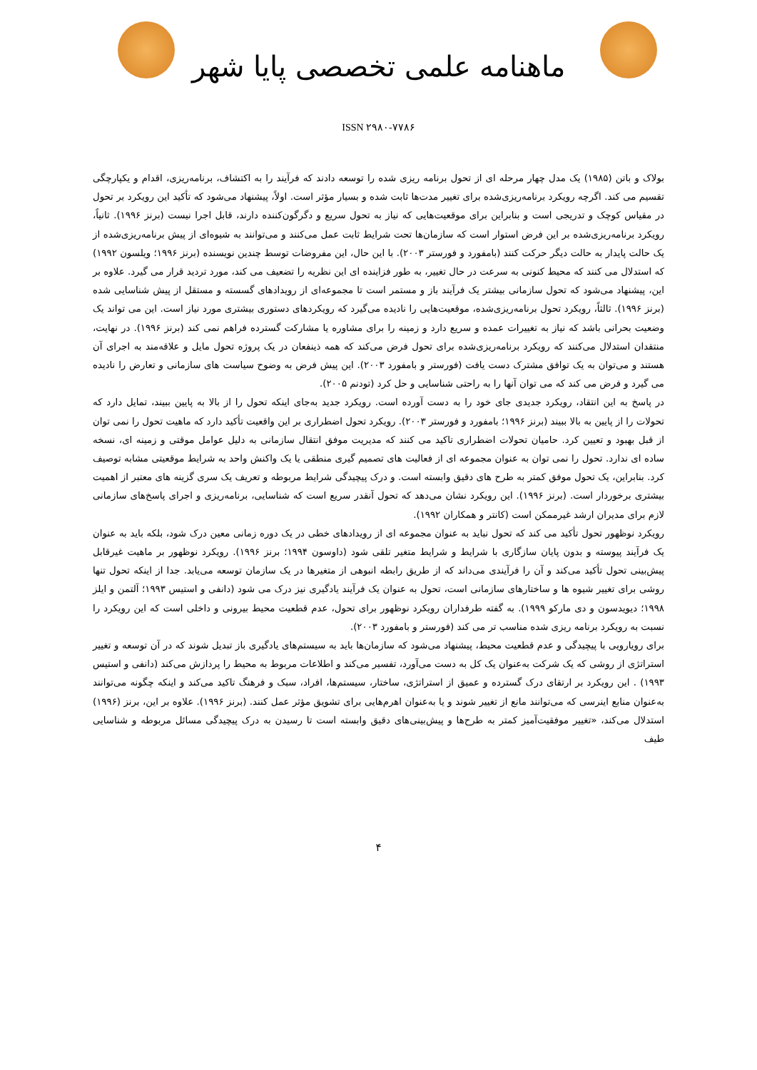ماهنامه علمی تخصصی پایا شهر
ISSN ۲۹۸۰-۷۷۸۶
بولاک و باتن (۱۹۸۵) یک مدل چهار مرحله ای از تحول برنامه ریزی شده را توسعه دادند که فرآیند را به اکتشاف، برنامه‌ریزی، اقدام و یکپارچگی تقسیم می کند. اگرچه رویکرد برنامه‌ریزی‌شده برای تغییر مدت‌ها ثابت شده و بسیار مؤثر است. اولاً، پیشنهاد می‌شود که تأکید این رویکرد بر تحول در مقیاس کوچک و تدریجی است و بنابراین برای موقعیت‌هایی که نیاز به تحول سریع و دگرگون‌کننده دارند، قابل اجرا نیست (برنز ۱۹۹۶). ثانیاً، رویکرد برنامه‌ریزی‌شده بر این فرض استوار است که سازمان‌ها تحت شرایط ثابت عمل می‌کنند و می‌توانند به شیوه‌ای از پیش برنامه‌ریزی‌شده از یک حالت پایدار به حالت دیگر حرکت کنند (بامفورد و فورستر ۲۰۰۳). با این حال، این مفروضات توسط چندین نویسنده (برنز ۱۹۹۶؛ ویلسون ۱۹۹۲) که استدلال می کنند که محیط کنونی به سرعت در حال تغییر، به طور فزاینده ای این نظریه را تضعیف می کند، مورد تردید قرار می گیرد. علاوه بر این، پیشنهاد می‌شود که تحول سازمانی بیشتر یک فرآیند باز و مستمر است تا مجموعه‌ای از رویدادهای گسسته و مستقل از پیش شناسایی شده (برنز ۱۹۹۶). ثالثاً، رویکرد تحول برنامه‌ریزی‌شده، موقعیت‌هایی را نادیده می‌گیرد که رویکردهای دستوری بیشتری مورد نیاز است. این می تواند یک وضعیت بحرانی باشد که نیاز به تغییرات عمده و سریع دارد و زمینه را برای مشاوره یا مشارکت گسترده فراهم نمی کند (برنز ۱۹۹۶). در نهایت، منتقدان استدلال می‌کنند که رویکرد برنامه‌ریزی‌شده برای تحول فرض می‌کند که همه ذینفعان در یک پروژه تحول مایل و علاقه‌مند به اجرای آن هستند و می‌توان به یک توافق مشترک دست یافت (فورستر و بامفورد ۲۰۰۳). این پیش فرض به وضوح سیاست های سازمانی و تعارض را نادیده می گیرد و فرض می کند که می توان آنها را به راحتی شناسایی و حل کرد (تودنم ۲۰۰۵).
در پاسخ به این انتقاد، رویکرد جدیدی جای خود را به دست آورده است. رویکرد جدید به‌جای اینکه تحول را از بالا به پایین ببیند، تمایل دارد که تحولات را از پایین به بالا ببیند (برنز ۱۹۹۶؛ بامفورد و فورستر ۲۰۰۳). رویکرد تحول اضطراری بر این واقعیت تأکید دارد که ماهیت تحول را نمی توان از قبل بهبود و تعیین کرد. حامیان تحولات اضطراری تاکید می کنند که مدیریت موفق انتقال سازمانی به دلیل عوامل موقتی و زمینه ای، نسخه ساده ای ندارد. تحول را نمی توان به عنوان مجموعه ای از فعالیت های تصمیم گیری منطقی یا یک واکنش واحد به شرایط موقعیتی مشابه توصیف کرد. بنابراین، یک تحول موفق کمتر به طرح های دقیق وابسته است. و درک پیچیدگی شرایط مربوطه و تعریف یک سری گزینه های معتبر از اهمیت بیشتری برخوردار است. (برنز ۱۹۹۶). این رویکرد نشان می‌دهد که تحول آنقدر سریع است که شناسایی، برنامه‌ریزی و اجرای پاسخ‌های سازمانی لازم برای مدیران ارشد غیرممکن است (کانتر و همکاران ۱۹۹۲).
رویکرد نوظهور تحول تأکید می کند که تحول نباید به عنوان مجموعه ای از رویدادهای خطی در یک دوره زمانی معین درک شود، بلکه باید به عنوان یک فرآیند پیوسته و بدون پایان سازگاری با شرایط و شرایط متغیر تلقی شود (داوسون ۱۹۹۴؛ برنز ۱۹۹۶). رویکرد نوظهور بر ماهیت غیرقابل پیش‌بینی تحول تأکید می‌کند و آن را فرآیندی می‌داند که از طریق رابطه انبوهی از متغیرها در یک سازمان توسعه می‌یابد. جدا از اینکه تحول تنها روشی برای تغییر شیوه ها و ساختارهای سازمانی است، تحول به عنوان یک فرآیند یادگیری نیز درک می شود (دانفی و استیس ۱۹۹۳؛ آلتمن و ایلز ۱۹۹۸؛ دیویدسون و دی مارکو ۱۹۹۹). به گفته طرفداران رویکرد نوظهور برای تحول، عدم قطعیت محیط بیرونی و داخلی است که این رویکرد را نسبت به رویکرد برنامه ریزی شده مناسب تر می کند (فورستر و بامفورد ۲۰۰۳).
برای رویارویی با پیچیدگی و عدم قطعیت محیط، پیشنهاد می‌شود که سازمان‌ها باید به سیستم‌های یادگیری باز تبدیل شوند که در آن توسعه و تغییر استراتژی از روشی که یک شرکت به‌عنوان یک کل به دست می‌آورد، تفسیر می‌کند و اطلاعات مربوط به محیط را پردازش می‌کند (دانفی و استیس ۱۹۹۳) . این رویکرد بر ارتقای درک گسترده و عمیق از استراتژی، ساختار، سیستم‌ها، افراد، سبک و فرهنگ تاکید می‌کند و اینکه چگونه می‌توانند به‌عنوان منابع اینرسی که می‌توانند مانع از تغییر شوند و یا به‌عنوان اهرم‌هایی برای تشویق مؤثر عمل کنند. (برنز ۱۹۹۶). علاوه بر این، برنز (۱۹۹۶) استدلال می‌کند، «تغییر موفقیت‌آمیز کمتر به طرح‌ها و پیش‌بینی‌های دقیق وابسته است تا رسیدن به درک پیچیدگی مسائل مربوطه و شناسایی طیف
۴